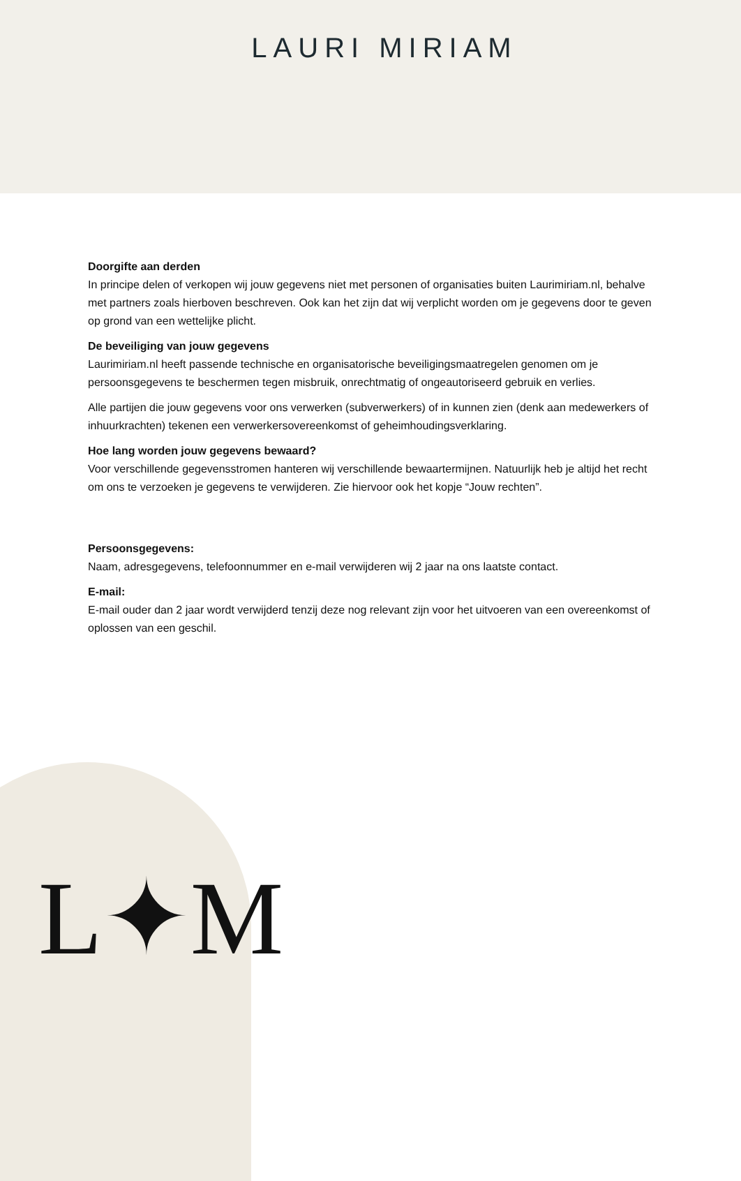LAURI MIRIAM
Doorgifte aan derden
In principe delen of verkopen wij jouw gegevens niet met personen of organisaties buiten Laurimiriam.nl, behalve met partners zoals hierboven beschreven. Ook kan het zijn dat wij verplicht worden om je gegevens door te geven op grond van een wettelijke plicht.
De beveiliging van jouw gegevens
Laurimiriam.nl heeft passende technische en organisatorische beveiligingsmaatregelen genomen om je persoonsgegevens te beschermen tegen misbruik, onrechtmatig of ongeautoriseerd gebruik en verlies.
Alle partijen die jouw gegevens voor ons verwerken (subverwerkers) of in kunnen zien (denk aan medewerkers of inhuurkrachten) tekenen een verwerkersovereenkomst of geheimhoudingsverklaring.
Hoe lang worden jouw gegevens bewaard?
Voor verschillende gegevensstromen hanteren wij verschillende bewaartermijnen. Natuurlijk heb je altijd het recht om ons te verzoeken je gegevens te verwijderen. Zie hiervoor ook het kopje “Jouw rechten”.
Persoonsgegevens:
Naam, adresgegevens, telefoonnummer en e-mail verwijderen wij 2 jaar na ons laatste contact.
E-mail:
E-mail ouder dan 2 jaar wordt verwijderd tenzij deze nog relevant zijn voor het uitvoeren van een overeenkomst of oplossen van een geschil.
L✦M